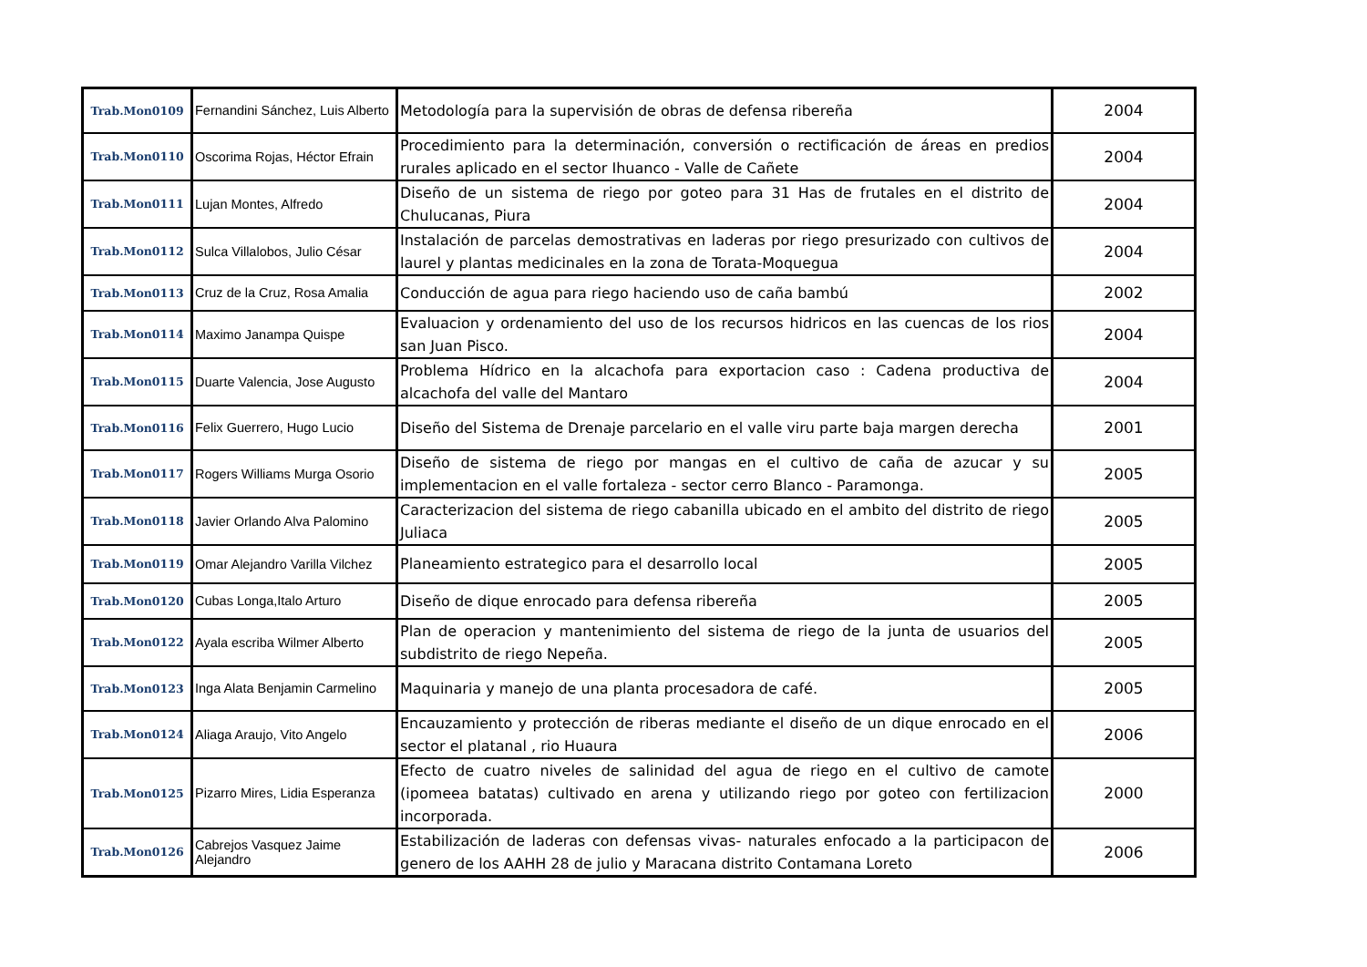| Trab.Mon0109 | Fernandini Sánchez, Luis Alberto | Metodología para la supervisión de obras de defensa ribereña | 2004 |
| Trab.Mon0110 | Oscorima Rojas, Héctor Efrain | Procedimiento para la determinación, conversión o rectificación de áreas en predios rurales aplicado en el sector Ihuanco - Valle de Cañete | 2004 |
| Trab.Mon0111 | Lujan Montes, Alfredo | Diseño de un sistema de riego por goteo para 31 Has de frutales en el distrito de Chulucanas, Piura | 2004 |
| Trab.Mon0112 | Sulca Villalobos, Julio César | Instalación de parcelas demostrativas en laderas por riego presurizado con cultivos de laurel y plantas medicinales en la zona de Torata-Moquegua | 2004 |
| Trab.Mon0113 | Cruz de la Cruz, Rosa Amalia | Conducción de agua para riego haciendo uso de caña bambú | 2002 |
| Trab.Mon0114 | Maximo Janampa Quispe | Evaluacion y ordenamiento del uso de los recursos hidricos en las cuencas de los rios san Juan Pisco. | 2004 |
| Trab.Mon0115 | Duarte Valencia, Jose Augusto | Problema Hídrico en la alcachofa para exportacion caso : Cadena productiva de alcachofa del valle del Mantaro | 2004 |
| Trab.Mon0116 | Felix Guerrero, Hugo Lucio | Diseño del Sistema de Drenaje parcelario en el valle viru parte baja margen derecha | 2001 |
| Trab.Mon0117 | Rogers Williams Murga Osorio | Diseño de sistema de riego por mangas en el cultivo de caña de azucar y su implementacion en el valle fortaleza - sector cerro Blanco - Paramonga. | 2005 |
| Trab.Mon0118 | Javier Orlando Alva Palomino | Caracterizacion del sistema de riego cabanilla ubicado en el ambito del distrito de riego Juliaca | 2005 |
| Trab.Mon0119 | Omar Alejandro Varilla Vilchez | Planeamiento estrategico para el desarrollo local | 2005 |
| Trab.Mon0120 | Cubas Longa,Italo Arturo | Diseño de dique enrocado para defensa ribereña | 2005 |
| Trab.Mon0122 | Ayala escriba Wilmer Alberto | Plan de operacion y mantenimiento del sistema de riego de la junta de usuarios del subdistrito de riego Nepeña. | 2005 |
| Trab.Mon0123 | Inga Alata Benjamin Carmelino | Maquinaria y manejo de una planta procesadora de café. | 2005 |
| Trab.Mon0124 | Aliaga Araujo, Vito Angelo | Encauzamiento y protección de riberas mediante el diseño de un dique enrocado en el sector el platanal , rio Huaura | 2006 |
| Trab.Mon0125 | Pizarro Mires, Lidia Esperanza | Efecto de cuatro niveles de salinidad del agua de riego en el cultivo de camote (ipomeea batatas) cultivado en arena y utilizando riego por goteo con fertilizacion incorporada. | 2000 |
| Trab.Mon0126 | Cabrejos Vasquez Jaime Alejandro | Estabilización de laderas con defensas vivas- naturales enfocado a la participacon de genero de los AAHH 28 de julio y Maracana distrito Contamana Loreto | 2006 |